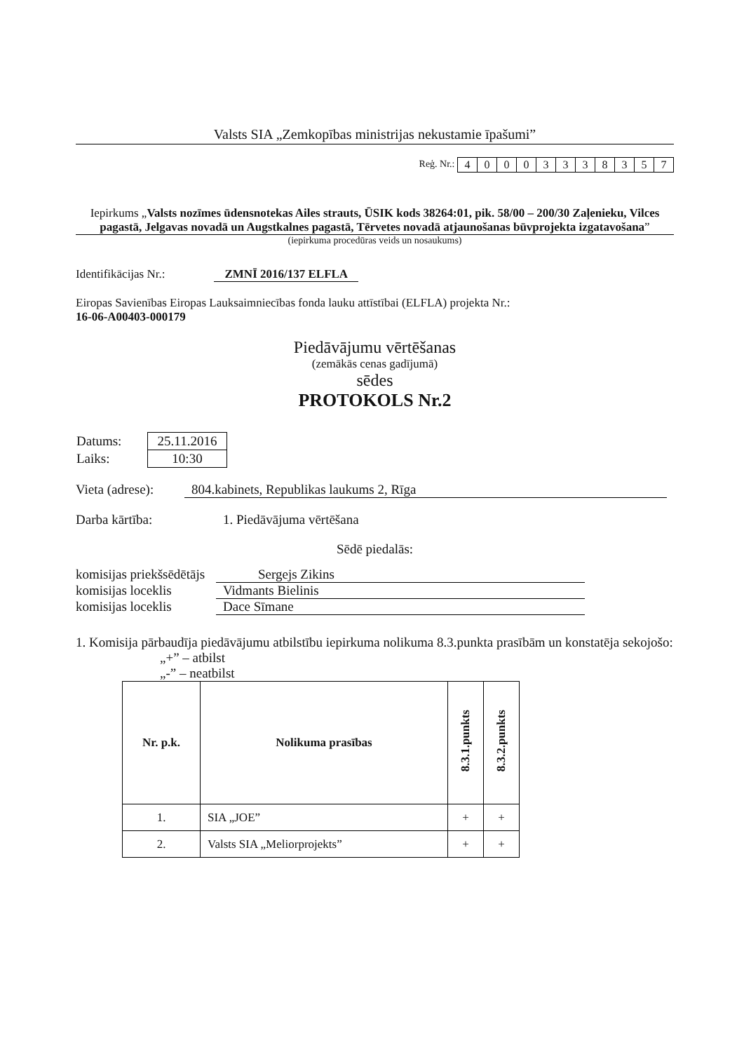Valsts SIA „Zemkopības ministrijas nekustamie īpašumi”
Reģ. Nr.:
| 4 | 0 | 0 | 0 | 3 | 3 | 3 | 8 | 3 | 5 | 7 |
Iepirkums „Valsts nozīmes ūdensnotekas Ailes strauts, ŪSIK kods 38264:01, pik. 58/00 – 200/30 Zaļenieku, Vilces pagastā, Jelgavas novadā un Augstkalnes pagastā, Tērvetes novadā atjaunošanas būvprojekta izgatavošana”
(iepirkuma procedūras veids un nosaukums)
Identifikācijas Nr.: ZMNĪ 2016/137 ELFLA
Eiropas Savienības Eiropas Lauksaimniecības fonda lauku attīstībai (ELFLA) projekta Nr.:
16-06-A00403-000179
Piedāvājumu vērtēšanas
(zemākās cenas gadījumā)
sēdes
PROTOKOLS Nr.2
| Datums: | 25.11.2016 |
| Laiks: | 10:30 |
Vieta (adrese): 804.kabinets, Republikas laukums 2, Rīga
Darba kārtība: 1. Piedāvājuma vērtēšana
Sēdē piedalās:
komisijas priekšsēdētājs Sergejs Zikins
komisijas loceklis Vidmants Bielinis
komisijas loceklis Dace Sīmane
1. Komisija pārbaudīja piedāvājumu atbilstību iepirkuma nolikuma 8.3.punkta prasībām un konstatēja sekojošo:
„+” – atbilst
„-” – neatbilst
| Nr. p.k. | Nolikuma prasības | 8.3.1.punkts | 8.3.2.punkts |
| --- | --- | --- | --- |
| 1. | SIA „JOE” | + | + |
| 2. | Valsts SIA „Meliorprojekts” | + | + |